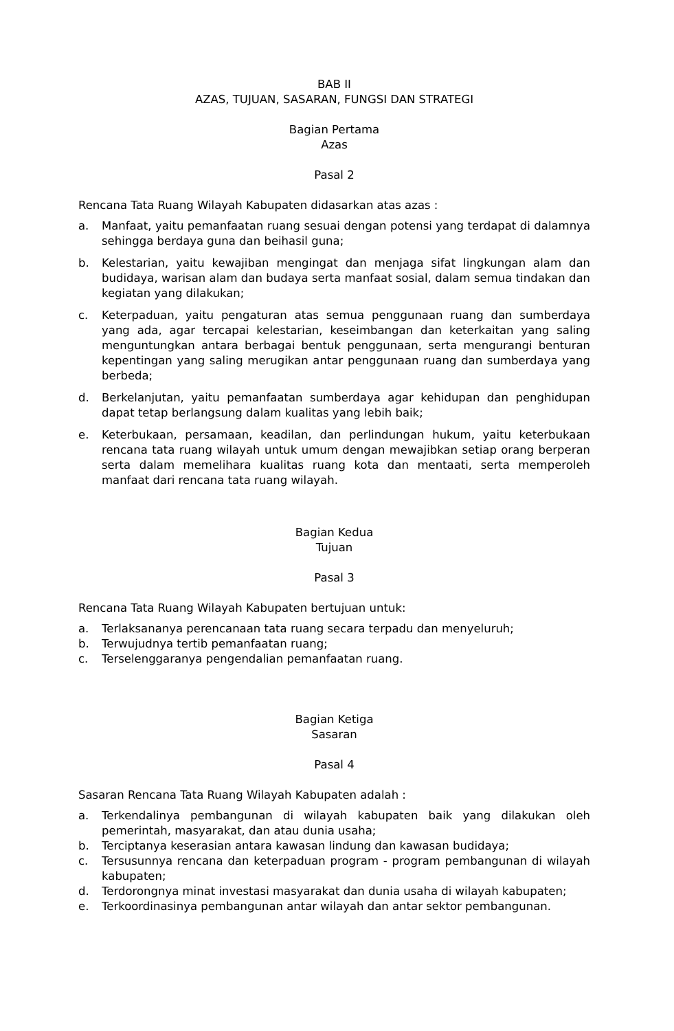BAB II
AZAS, TUJUAN, SASARAN, FUNGSI DAN STRATEGI
Bagian Pertama
Azas
Pasal 2
Rencana Tata Ruang Wilayah Kabupaten didasarkan atas azas :
a. Manfaat, yaitu pemanfaatan ruang sesuai dengan potensi yang terdapat di dalamnya sehingga berdaya guna dan beihasil guna;
b. Kelestarian, yaitu kewajiban mengingat dan menjaga sifat lingkungan alam dan budidaya, warisan alam dan budaya serta manfaat sosial, dalam semua tindakan dan kegiatan yang dilakukan;
c. Keterpaduan, yaitu pengaturan atas semua penggunaan ruang dan sumberdaya yang ada, agar tercapai kelestarian, keseimbangan dan keterkaitan yang saling menguntungkan antara berbagai bentuk penggunaan, serta mengurangi benturan kepentingan yang saling merugikan antar penggunaan ruang dan sumberdaya yang berbeda;
d. Berkelanjutan, yaitu pemanfaatan sumberdaya agar kehidupan dan penghidupan dapat tetap berlangsung dalam kualitas yang lebih baik;
e. Keterbukaan, persamaan, keadilan, dan perlindungan hukum, yaitu keterbukaan rencana tata ruang wilayah untuk umum dengan mewajibkan setiap orang berperan serta dalam memelihara kualitas ruang kota dan mentaati, serta memperoleh manfaat dari rencana tata ruang wilayah.
Bagian Kedua
Tujuan
Pasal 3
Rencana Tata Ruang Wilayah Kabupaten bertujuan untuk:
a. Terlaksananya perencanaan tata ruang secara terpadu dan menyeluruh;
b. Terwujudnya tertib pemanfaatan ruang;
c. Terselenggaranya pengendalian pemanfaatan ruang.
Bagian Ketiga
Sasaran
Pasal 4
Sasaran Rencana Tata Ruang Wilayah Kabupaten adalah :
a. Terkendalinya pembangunan di wilayah kabupaten baik yang dilakukan oleh pemerintah, masyarakat, dan atau dunia usaha;
b. Terciptanya keserasian antara kawasan lindung dan kawasan budidaya;
c. Tersusunnya rencana dan keterpaduan program - program pembangunan di wilayah kabupaten;
d. Terdorongnya minat investasi masyarakat dan dunia usaha di wilayah kabupaten;
e. Terkoordinasinya pembangunan antar wilayah dan antar sektor pembangunan.